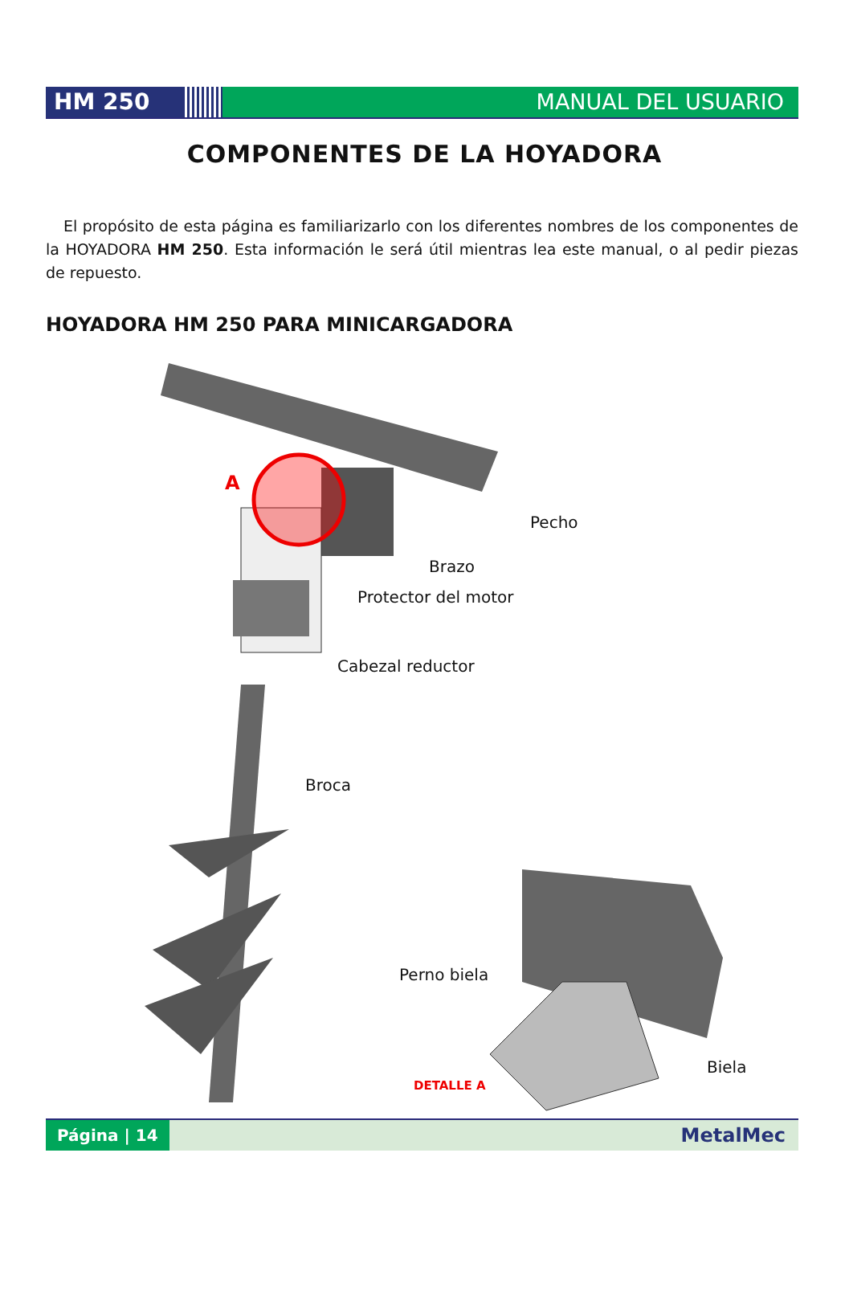HM 250 MANUAL DEL USUARIO
COMPONENTES DE LA HOYADORA
El propósito de esta página es familiarizarlo con los diferentes nombres de los componentes de la HOYADORA HM 250. Esta información le será útil mientras lea este manual, o al pedir piezas de repuesto.
HOYADORA HM 250 PARA MINICARGADORA
A
Pecho
Brazo
Protector del motor
Cabezal reductor
Broca
Perno biela
Biela
DETALLE A
Página | 14
MetalMec